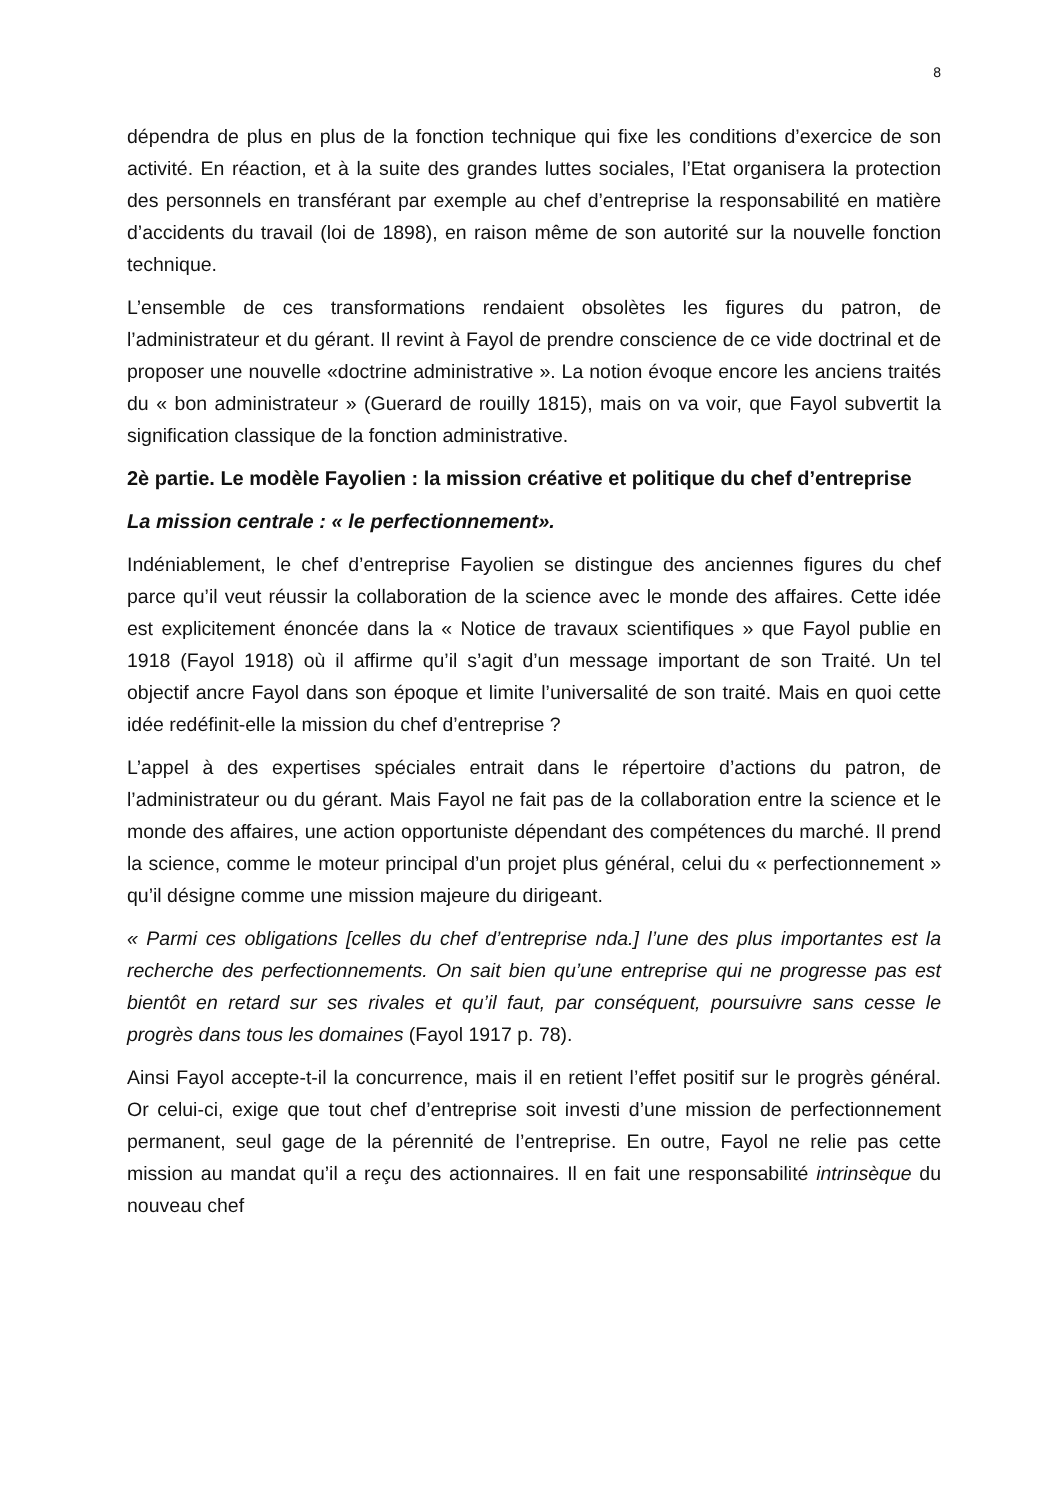8
dépendra de plus en plus de la fonction technique qui fixe les conditions d’exercice de son activité. En réaction, et à la suite des grandes luttes sociales, l’Etat organisera la protection des personnels en transférant par exemple au chef d’entreprise la responsabilité en matière d’accidents du travail (loi de 1898), en raison même de son autorité sur la nouvelle fonction technique.
L’ensemble de ces transformations rendaient obsolètes les figures du patron, de l’administrateur et du gérant. Il revint à Fayol de prendre conscience de ce vide doctrinal et de proposer une nouvelle «doctrine administrative ». La notion évoque encore les anciens traités du « bon administrateur » (Guerard de rouilly 1815), mais on va voir, que Fayol subvertit la signification classique de la fonction administrative.
2è partie. Le modèle Fayolien : la mission créative et politique du chef d’entreprise
La mission centrale : « le perfectionnement».
Indéniablement, le chef d’entreprise Fayolien se distingue des anciennes figures du chef parce qu’il veut réussir la collaboration de la science avec le monde des affaires. Cette idée est explicitement énoncée dans la « Notice de travaux scientifiques » que Fayol publie en 1918 (Fayol 1918) où il affirme qu’il s’agit d’un message important de son Traité. Un tel objectif ancre Fayol dans son époque et limite l’universalité de son traité. Mais en quoi cette idée redéfinit-elle la mission du chef d’entreprise ?
L’appel à des expertises spéciales entrait dans le répertoire d’actions du patron, de l’administrateur ou du gérant. Mais Fayol ne fait pas de la collaboration entre la science et le monde des affaires, une action opportuniste dépendant des compétences du marché. Il prend la science, comme le moteur principal d’un projet plus général, celui du « perfectionnement » qu’il désigne comme une mission majeure du dirigeant.
« Parmi ces obligations [celles du chef d’entreprise nda.] l’une des plus importantes est la recherche des perfectionnements. On sait bien qu’une entreprise qui ne progresse pas est bientôt en retard sur ses rivales et qu’il faut, par conséquent, poursuivre sans cesse le progrès dans tous les domaines (Fayol 1917 p. 78).
Ainsi Fayol accepte-t-il la concurrence, mais il en retient l’effet positif sur le progrès général. Or celui-ci, exige que tout chef d’entreprise soit investi d’une mission de perfectionnement permanent, seul gage de la pérennité de l’entreprise. En outre, Fayol ne relie pas cette mission au mandat qu’il a reçu des actionnaires. Il en fait une responsabilité intrinsèque du nouveau chef